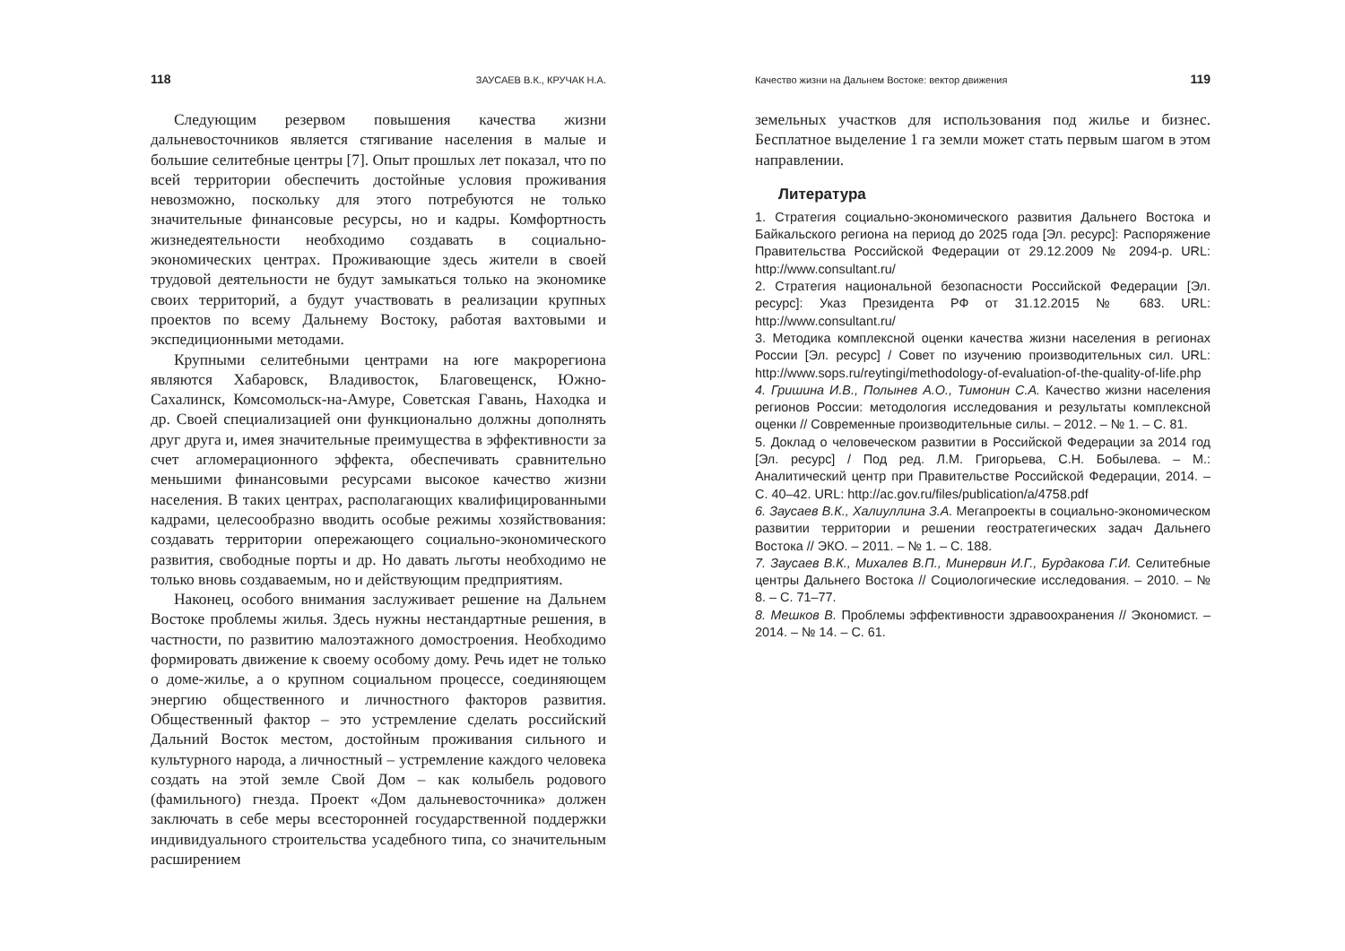118 ЗАУСАЕВ В.К., КРУЧАК Н.А.
Следующим резервом повышения качества жизни дальневосточников является стягивание населения в малые и большие селитебные центры [7]. Опыт прошлых лет показал, что по всей территории обеспечить достойные условия проживания невозможно, поскольку для этого потребуются не только значительные финансовые ресурсы, но и кадры. Комфортность жизнедеятельности необходимо создавать в социально-экономических центрах. Проживающие здесь жители в своей трудовой деятельности не будут замыкаться только на экономике своих территорий, а будут участвовать в реализации крупных проектов по всему Дальнему Востоку, работая вахтовыми и экспедиционными методами.
Крупными селитебными центрами на юге макрорегиона являются Хабаровск, Владивосток, Благовещенск, Южно-Сахалинск, Комсомольск-на-Амуре, Советская Гавань, Находка и др. Своей специализацией они функционально должны дополнять друг друга и, имея значительные преимущества в эффективности за счет агломерационного эффекта, обеспечивать сравнительно меньшими финансовыми ресурсами высокое качество жизни населения. В таких центрах, располагающих квалифицированными кадрами, целесообразно вводить особые режимы хозяйствования: создавать территории опережающего социально-экономического развития, свободные порты и др. Но давать льготы необходимо не только вновь создаваемым, но и действующим предприятиям.
Наконец, особого внимания заслуживает решение на Дальнем Востоке проблемы жилья. Здесь нужны нестандартные решения, в частности, по развитию малоэтажного домостроения. Необходимо формировать движение к своему особому дому. Речь идет не только о доме-жилье, а о крупном социальном процессе, соединяющем энергию общественного и личностного факторов развития. Общественный фактор – это устремление сделать российский Дальний Восток местом, достойным проживания сильного и культурного народа, а личностный – устремление каждого человека создать на этой земле Свой Дом – как колыбель родового (фамильного) гнезда. Проект «Дом дальневосточника» должен заключать в себе меры всесторонней государственной поддержки индивидуального строительства усадебного типа, со значительным расширением
Качество жизни на Дальнем Востоке: вектор движения 119
земельных участков для использования под жилье и бизнес. Бесплатное выделение 1 га земли может стать первым шагом в этом направлении.
Литература
1. Стратегия социально-экономического развития Дальнего Востока и Байкальского региона на период до 2025 года [Эл. ресурс]: Распоряжение Правительства Российской Федерации от 29.12.2009 № 2094-р. URL: http://www.consultant.ru/
2. Стратегия национальной безопасности Российской Федерации [Эл. ресурс]: Указ Президента РФ от 31.12.2015 № 683. URL: http://www.consultant.ru/
3. Методика комплексной оценки качества жизни населения в регионах России [Эл. ресурс] / Совет по изучению производительных сил. URL: http://www.sops.ru/reytingi/methodology-of-evaluation-of-the-quality-of-life.php
4. Гришина И.В., Полынев А.О., Тимонин С.А. Качество жизни населения регионов России: методология исследования и результаты комплексной оценки // Современные производительные силы. – 2012. – № 1. – С. 81.
5. Доклад о человеческом развитии в Российской Федерации за 2014 год [Эл. ресурс] / Под ред. Л.М. Григорьева, С.Н. Бобылева. – М.: Аналитический центр при Правительстве Российской Федерации, 2014. – С. 40–42. URL: http://ac.gov.ru/files/publication/a/4758.pdf
6. Заусаев В.К., Халиуллина З.А. Мегапроекты в социально-экономическом развитии территории и решении геостратегических задач Дальнего Востока // ЭКО. – 2011. – № 1. – С. 188.
7. Заусаев В.К., Михалев В.П., Минервин И.Г., Бурдакова Г.И. Селитебные центры Дальнего Востока // Социологические исследования. – 2010. – № 8. – С. 71–77.
8. Мешков В. Проблемы эффективности здравоохранения // Экономист. – 2014. – № 14. – С. 61.